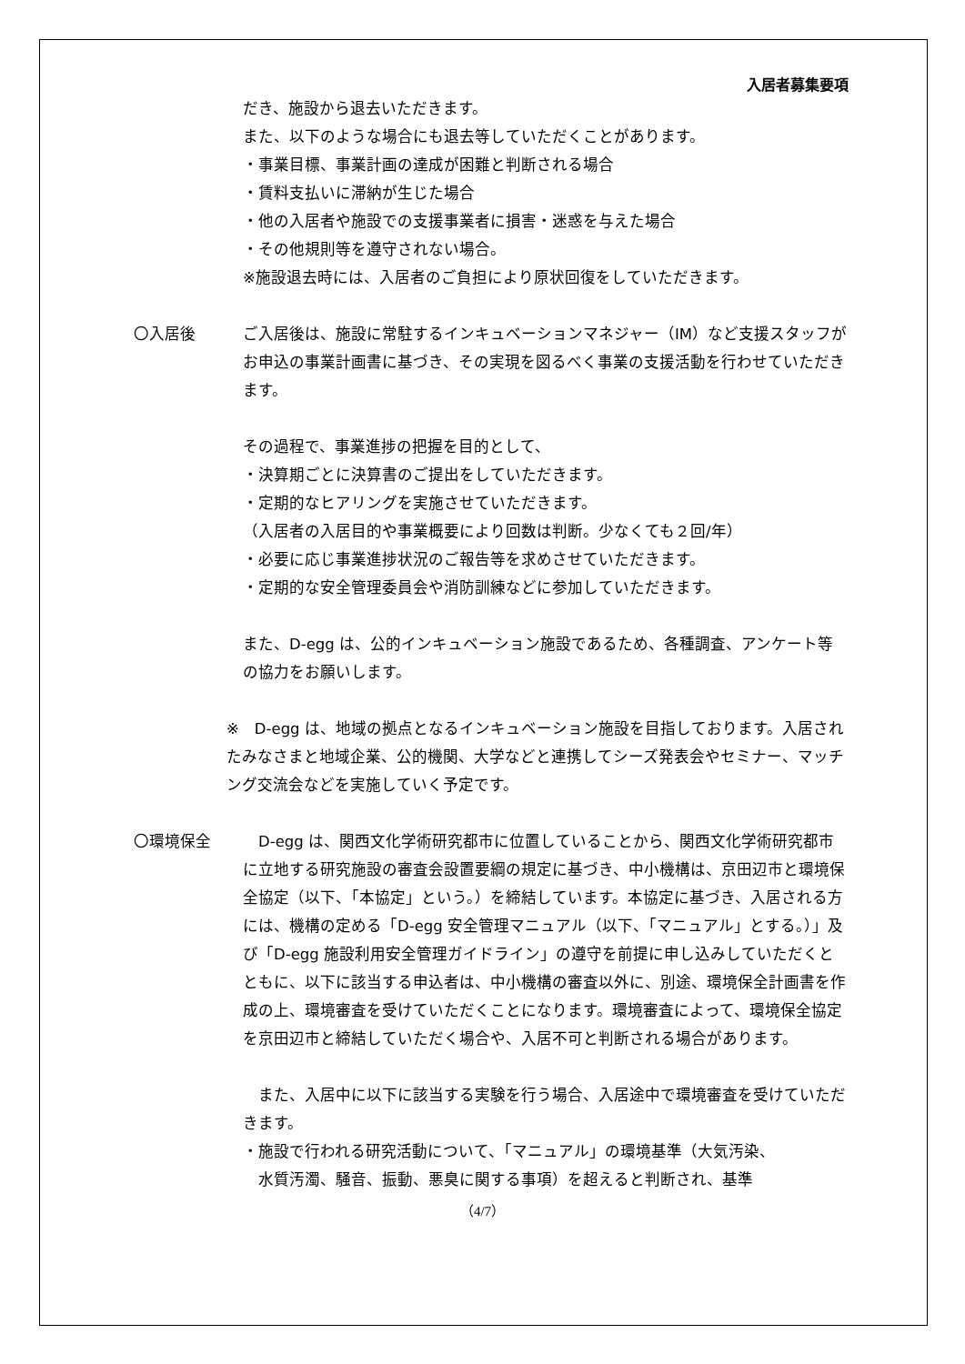入居者募集要項
だき、施設から退去いただきます。
また、以下のような場合にも退去等していただくことがあります。
・事業目標、事業計画の達成が困難と判断される場合
・賃料支払いに滞納が生じた場合
・他の入居者や施設での支援事業者に損害・迷惑を与えた場合
・その他規則等を遵守されない場合。
※施設退去時には、入居者のご負担により原状回復をしていただきます。
〇入居後 ご入居後は、施設に常駐するインキュベーションマネジャー（IM）など支援スタッフがお申込の事業計画書に基づき、その実現を図るべく事業の支援活動を行わせていただきます。
その過程で、事業進捗の把握を目的として、
・決算期ごとに決算書のご提出をしていただきます。
・定期的なヒアリングを実施させていただきます。
（入居者の入居目的や事業概要により回数は判断。少なくても２回/年）
・必要に応じ事業進捗状況のご報告等を求めさせていただきます。
・定期的な安全管理委員会や消防訓練などに参加していただきます。
また、D-egg は、公的インキュベーション施設であるため、各種調査、アンケート等の協力をお願いします。
※　D-egg は、地域の拠点となるインキュベーション施設を目指しております。入居されたみなさまと地域企業、公的機関、大学などと連携してシーズ発表会やセミナー、マッチング交流会などを実施していく予定です。
〇環境保全 　D-egg は、関西文化学術研究都市に位置していることから、関西文化学術研究都市に立地する研究施設の審査会設置要綱の規定に基づき、中小機構は、京田辺市と環境保全協定（以下、「本協定」という。）を締結しています。本協定に基づき、入居される方には、機構の定める「D-egg 安全管理マニュアル（以下、「マニュアル」とする。）」及び「D-egg 施設利用安全管理ガイドライン」の遵守を前提に申し込みしていただくとともに、以下に該当する申込者は、中小機構の審査以外に、別途、環境保全計画書を作成の上、環境審査を受けていただくことになります。環境審査によって、環境保全協定を京田辺市と締結していただく場合や、入居不可と判断される場合があります。
　また、入居中に以下に該当する実験を行う場合、入居途中で環境審査を受けていただきます。
・施設で行われる研究活動について、「マニュアル」の環境基準（大気汚染、
　水質汚濁、騒音、振動、悪臭に関する事項）を超えると判断され、基準
（4/7）